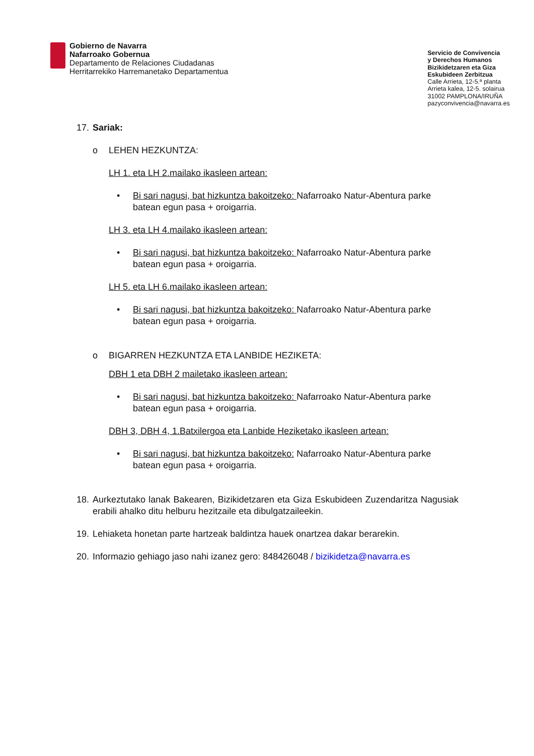Gobierno de Navarra
Nafarroako Gobernua
Departamento de Relaciones Ciudadanas
Herritarrekiko Harremanetako Departamentua
Servicio de Convivencia
y Derechos Humanos
Bizikidetzaren eta Giza
Eskubideen Zerbitzua
Calle Arrieta, 12-5.ª planta
Arrieta kalea, 12-5. solairua
31002 PAMPLONA/IRUÑA
pazyconvivencia@navarra.es
17. Sariak:
o LEHEN HEZKUNTZA:
LH 1. eta LH 2.mailako ikasleen artean:
• Bi sari nagusi, bat hizkuntza bakoitzeko: Nafarroako Natur-Abentura parke batean egun pasa + oroigarria.
LH 3. eta LH 4.mailako ikasleen artean:
• Bi sari nagusi, bat hizkuntza bakoitzeko: Nafarroako Natur-Abentura parke batean egun pasa + oroigarria.
LH 5. eta LH 6.mailako ikasleen artean:
• Bi sari nagusi, bat hizkuntza bakoitzeko: Nafarroako Natur-Abentura parke batean egun pasa + oroigarria.
o BIGARREN HEZKUNTZA ETA LANBIDE HEZIKETA:
DBH 1 eta DBH 2 mailetako ikasleen artean:
• Bi sari nagusi, bat hizkuntza bakoitzeko: Nafarroako Natur-Abentura parke batean egun pasa + oroigarria.
DBH 3, DBH 4, 1.Batxilergoa eta Lanbide Heziketako ikasleen artean:
• Bi sari nagusi, bat hizkuntza bakoitzeko: Nafarroako Natur-Abentura parke batean egun pasa + oroigarria.
18.
Aurkeztutako lanak Bakearen, Bizikidetzaren eta Giza Eskubideen Zuzendaritza Nagusiak erabili ahalko ditu helburu hezitzaile eta dibulgatzaileekin.
19.
Lehiaketa honetan parte hartzeak baldintza hauek onartzea dakar berarekin.
20.
Informazio gehiago jaso nahi izanez gero: 848426048 / bizikidetza@navarra.es